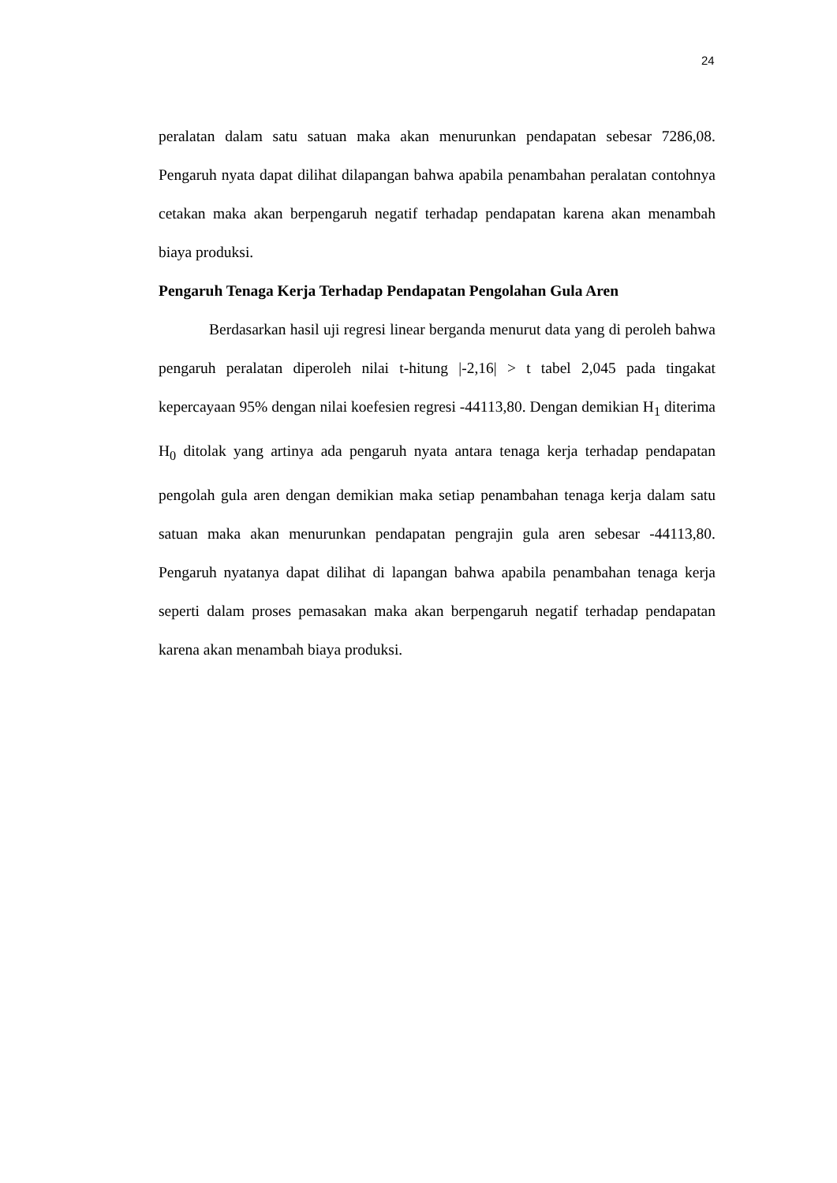24
peralatan dalam satu satuan maka akan menurunkan pendapatan sebesar 7286,08. Pengaruh nyata dapat dilihat dilapangan bahwa apabila penambahan peralatan contohnya cetakan maka akan berpengaruh negatif terhadap pendapatan karena akan menambah biaya produksi.
Pengaruh Tenaga Kerja Terhadap Pendapatan Pengolahan Gula Aren
Berdasarkan hasil uji regresi linear berganda menurut data yang di peroleh bahwa pengaruh peralatan diperoleh nilai t-hitung |-2,16| > t tabel 2,045 pada tingakat kepercayaan 95% dengan nilai koefesien regresi -44113,80. Dengan demikian H<sub>1</sub> diterima H<sub>0</sub> ditolak yang artinya ada pengaruh nyata antara tenaga kerja terhadap pendapatan pengolah gula aren dengan demikian maka setiap penambahan tenaga kerja dalam satu satuan maka akan menurunkan pendapatan pengrajin gula aren sebesar -44113,80. Pengaruh nyatanya dapat dilihat di lapangan bahwa apabila penambahan tenaga kerja seperti dalam proses pemasakan maka akan berpengaruh negatif terhadap pendapatan karena akan menambah biaya produksi.